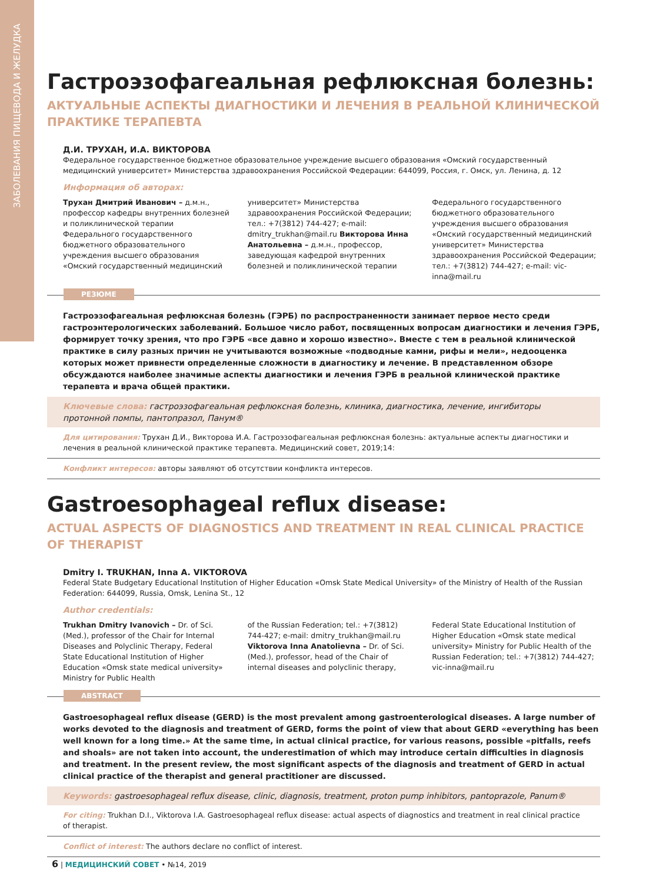ЗАБОЛЕВАНИЯ ПИЩЕВОДА И ЖЕЛУДКА
Гастроэзофагеальная рефлюксная болезнь:
АКТУАЛЬНЫЕ АСПЕКТЫ ДИАГНОСТИКИ И ЛЕЧЕНИЯ В РЕАЛЬНОЙ КЛИНИЧЕСКОЙ ПРАКТИКЕ ТЕРАПЕВТА
Д.И. ТРУХАН, И.А. ВИКТОРОВА
Федеральное государственное бюджетное образовательное учреждение высшего образования «Омский государственный медицинский университет» Министерства здравоохранения Российской Федерации: 644099, Россия, г. Омск, ул. Ленина, д. 12
Информация об авторах:
Трухан Дмитрий Иванович – д.м.н., профессор кафедры внутренних болезней и поликлинической терапии Федерального государственного бюджетного образовательного учреждения высшего образования «Омский государственный медицинский
университет» Министерства здравоохранения Российской Федерации; тел.: +7(3812) 744-427; e-mail: dmitry_trukhan@mail.ru Викторова Инна Анатольевна – д.м.н., профессор, заведующая кафедрой внутренних болезней и поликлинической терапии
Федерального государственного бюджетного образовательного учреждения высшего образования «Омский государственный медицинский университет» Министерства здравоохранения Российской Федерации; тел.: +7(3812) 744-427; e-mail: vic-inna@mail.ru
РЕЗЮМЕ
Гастроэзофагеальная рефлюксная болезнь (ГЭРБ) по распространенности занимает первое место среди гастроэнтерологических заболеваний. Большое число работ, посвященных вопросам диагностики и лечения ГЭРБ, формирует точку зрения, что про ГЭРБ «все давно и хорошо известно». Вместе с тем в реальной клинической практике в силу разных причин не учитываются возможные «подводные камни, рифы и мели», недооценка которых может привнести определенные сложности в диагностику и лечение. В представленном обзоре обсуждаются наиболее значимые аспекты диагностики и лечения ГЭРБ в реальной клинической практике терапевта и врача общей практики.
Ключевые слова: гастроэзофагеальная рефлюксная болезнь, клиника, диагностика, лечение, ингибиторы протонной помпы, пантопразол, Панум®
Для цитирования: Трухан Д.И., Викторова И.А. Гастроэзофагеальная рефлюксная болезнь: актуальные аспекты диагностики и лечения в реальной клинической практике терапевта. Медицинский совет, 2019;14:
Конфликт интересов: авторы заявляют об отсутствии конфликта интересов.
Gastroesophageal reflux disease:
ACTUAL ASPECTS OF DIAGNOSTICS AND TREATMENT IN REAL CLINICAL PRACTICE OF THERAPIST
Dmitry I. TRUKHAN, Inna A. VIKTOROVA
Federal State Budgetary Educational Institution of Higher Education «Omsk State Medical University» of the Ministry of Health of the Russian Federation: 644099, Russia, Omsk, Lenina St., 12
Author credentials:
Trukhan Dmitry Ivanovich – Dr. of Sci. (Med.), professor of the Chair for Internal Diseases and Polyclinic Therapy, Federal State Educational Institution of Higher Education «Omsk state medical university» Ministry for Public Health
of the Russian Federation; tel.: +7(3812) 744-427; e-mail: dmitry_trukhan@mail.ru Viktorova Inna Anatolievna – Dr. of Sci. (Med.), professor, head of the Chair of internal diseases and polyclinic therapy,
Federal State Educational Institution of Higher Education «Omsk state medical university» Ministry for Public Health of the Russian Federation; tel.: +7(3812) 744-427; vic-inna@mail.ru
ABSTRACT
Gastroesophageal reflux disease (GERD) is the most prevalent among gastroenterological diseases. A large number of works devoted to the diagnosis and treatment of GERD, forms the point of view that about GERD «everything has been well known for a long time.» At the same time, in actual clinical practice, for various reasons, possible «pitfalls, reefs and shoals» are not taken into account, the underestimation of which may introduce certain difficulties in diagnosis and treatment. In the present review, the most significant aspects of the diagnosis and treatment of GERD in actual clinical practice of the therapist and general practitioner are discussed.
Keywords: gastroesophageal reflux disease, clinic, diagnosis, treatment, proton pump inhibitors, pantoprazole, Panum®
For citing: Trukhan D.I., Viktorova I.A. Gastroesophageal reflux disease: actual aspects of diagnostics and treatment in real clinical practice of therapist.
Conflict of interest: The authors declare no conflict of interest.
6 | МЕДИЦИНСКИЙ СОВЕТ • №14, 2019